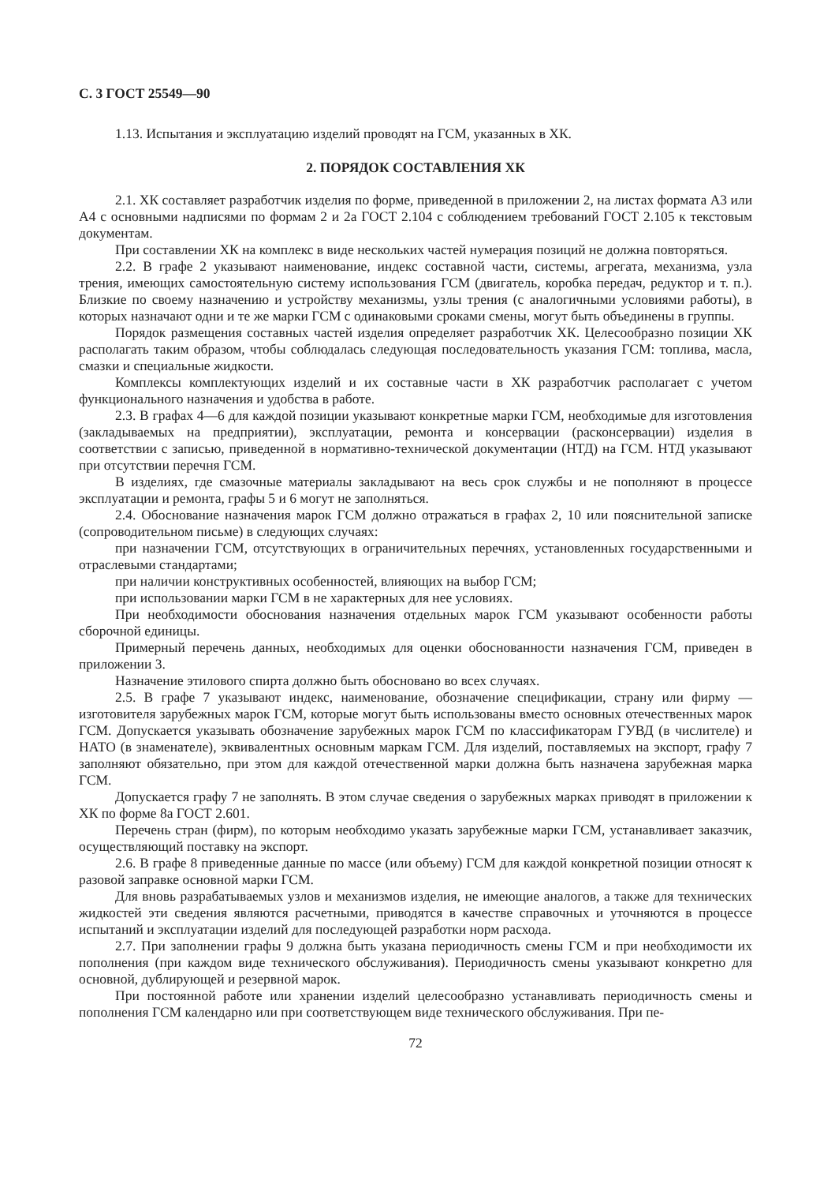С. 3 ГОСТ 25549—90
1.13. Испытания и эксплуатацию изделий проводят на ГСМ, указанных в ХК.
2. ПОРЯДОК СОСТАВЛЕНИЯ ХК
2.1. ХК составляет разработчик изделия по форме, приведенной в приложении 2, на листах формата А3 или А4 с основными надписями по формам 2 и 2а ГОСТ 2.104 с соблюдением требований ГОСТ 2.105 к текстовым документам.
При составлении ХК на комплекс в виде нескольких частей нумерация позиций не должна повторяться.
2.2. В графе 2 указывают наименование, индекс составной части, системы, агрегата, механизма, узла трения, имеющих самостоятельную систему использования ГСМ (двигатель, коробка передач, редуктор и т. п.). Близкие по своему назначению и устройству механизмы, узлы трения (с аналогичными условиями работы), в которых назначают одни и те же марки ГСМ с одинаковыми сроками смены, могут быть объединены в группы.
Порядок размещения составных частей изделия определяет разработчик ХК. Целесообразно позиции ХК располагать таким образом, чтобы соблюдалась следующая последовательность указания ГСМ: топлива, масла, смазки и специальные жидкости.
Комплексы комплектующих изделий и их составные части в ХК разработчик располагает с учетом функционального назначения и удобства в работе.
2.3. В графах 4—6 для каждой позиции указывают конкретные марки ГСМ, необходимые для изготовления (закладываемых на предприятии), эксплуатации, ремонта и консервации (расконсервации) изделия в соответствии с записью, приведенной в нормативно-технической документации (НТД) на ГСМ. НТД указывают при отсутствии перечня ГСМ.
В изделиях, где смазочные материалы закладывают на весь срок службы и не пополняют в процессе эксплуатации и ремонта, графы 5 и 6 могут не заполняться.
2.4. Обоснование назначения марок ГСМ должно отражаться в графах 2, 10 или пояснительной записке (сопроводительном письме) в следующих случаях:
при назначении ГСМ, отсутствующих в ограничительных перечнях, установленных государственными и отраслевыми стандартами;
при наличии конструктивных особенностей, влияющих на выбор ГСМ;
при использовании марки ГСМ в не характерных для нее условиях.
При необходимости обоснования назначения отдельных марок ГСМ указывают особенности работы сборочной единицы.
Примерный перечень данных, необходимых для оценки обоснованности назначения ГСМ, приведен в приложении 3.
Назначение этилового спирта должно быть обосновано во всех случаях.
2.5. В графе 7 указывают индекс, наименование, обозначение спецификации, страну или фирму — изготовителя зарубежных марок ГСМ, которые могут быть использованы вместо основных отечественных марок ГСМ. Допускается указывать обозначение зарубежных марок ГСМ по классификаторам ГУВД (в числителе) и НАТО (в знаменателе), эквивалентных основным маркам ГСМ. Для изделий, поставляемых на экспорт, графу 7 заполняют обязательно, при этом для каждой отечественной марки должна быть назначена зарубежная марка ГСМ.
Допускается графу 7 не заполнять. В этом случае сведения о зарубежных марках приводят в приложении к ХК по форме 8а ГОСТ 2.601.
Перечень стран (фирм), по которым необходимо указать зарубежные марки ГСМ, устанавливает заказчик, осуществляющий поставку на экспорт.
2.6. В графе 8 приведенные данные по массе (или объему) ГСМ для каждой конкретной позиции относят к разовой заправке основной марки ГСМ.
Для вновь разрабатываемых узлов и механизмов изделия, не имеющие аналогов, а также для технических жидкостей эти сведения являются расчетными, приводятся в качестве справочных и уточняются в процессе испытаний и эксплуатации изделий для последующей разработки норм расхода.
2.7. При заполнении графы 9 должна быть указана периодичность смены ГСМ и при необходимости их пополнения (при каждом виде технического обслуживания). Периодичность смены указывают конкретно для основной, дублирующей и резервной марок.
При постоянной работе или хранении изделий целесообразно устанавливать периодичность смены и пополнения ГСМ календарно или при соответствующем виде технического обслуживания. При пе-
72